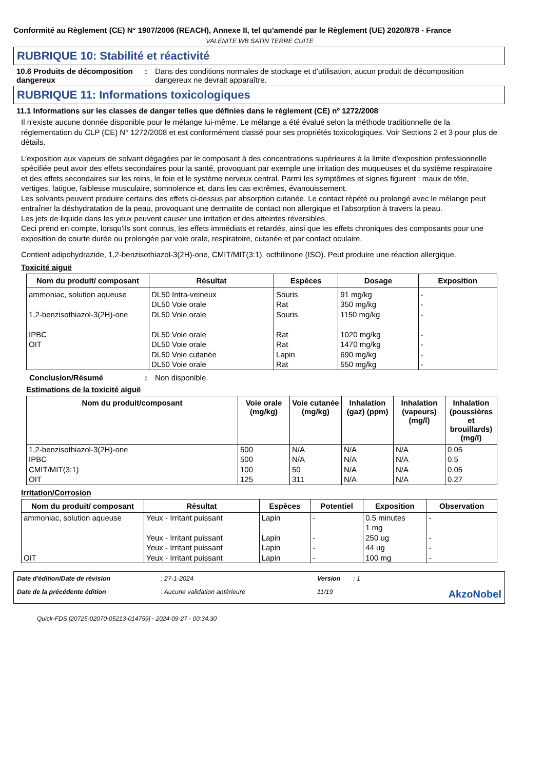Conformité au Règlement (CE) N° 1907/2006 (REACH), Annexe II, tel qu'amendé par le Règlement (UE) 2020/878 - France
VALENITE WB SATIN TERRE CUITE
RUBRIQUE 10: Stabilité et réactivité
10.6 Produits de décomposition dangereux
: Dans des conditions normales de stockage et d'utilisation, aucun produit de décomposition dangereux ne devrait apparaître.
RUBRIQUE 11: Informations toxicologiques
11.1 Informations sur les classes de danger telles que définies dans le règlement (CE) nº 1272/2008
Il n'existe aucune donnée disponible pour le mélange lui-même. Le mélange a été évalué selon la méthode traditionnelle de la réglementation du CLP (CE) N° 1272/2008 et est conformément classé pour ses propriétés toxicologiques. Voir Sections 2 et 3 pour plus de détails.
L'exposition aux vapeurs de solvant dégagées par le composant à des concentrations supérieures à la limite d'exposition professionnelle spécifiée peut avoir des effets secondaires pour la santé, provoquant par exemple une irritation des muqueuses et du système respiratoire et des effets secondaires sur les reins, le foie et le système nerveux central. Parmi les symptômes et signes figurent : maux de tête, vertiges, fatigue, faiblesse musculaire, somnolence et, dans les cas extrêmes, évanouissement.
Les solvants peuvent produire certains des effets ci-dessus par absorption cutanée. Le contact répété ou prolongé avec le mélange peut entraîner la déshydratation de la peau, provoquant une dermatite de contact non allergique et l'absorption à travers la peau.
Les jets de liquide dans les yeux peuvent causer une irritation et des atteintes réversibles.
Ceci prend en compte, lorsqu'ils sont connus, les effets immédiats et retardés, ainsi que les effets chroniques des composants pour une exposition de courte durée ou prolongée par voie orale, respiratoire, cutanée et par contact oculaire.
Contient adipohydrazide, 1,2-benzisothiazol-3(2H)-one, CMIT/MIT(3:1), octhilinone (ISO). Peut produire une réaction allergique.
Toxicité aiguë
| Nom du produit/ composant | Résultat | Espèces | Dosage | Exposition |
| --- | --- | --- | --- | --- |
| ammoniac, solution aqueuse 1,2-benzisothiazol-3(2H)-one IPBC OIT | DL50 Intra-veineux DL50 Voie orale DL50 Voie orale DL50 Voie orale DL50 Voie orale DL50 Voie cutanée DL50 Voie orale | Souris Rat Souris Rat Rat Lapin Rat | 91 mg/kg 350 mg/kg 1150 mg/kg 1020 mg/kg 1470 mg/kg 690 mg/kg 550 mg/kg | - - - - - - - |
Conclusion/Résumé : Non disponible.
Estimations de la toxicité aiguë
| Nom du produit/composant | Voie orale (mg/kg) | Voie cutanée (mg/kg) | Inhalation (gaz) (ppm) | Inhalation (vapeurs) (mg/l) | Inhalation (poussières et brouillards) (mg/l) |
| --- | --- | --- | --- | --- | --- |
| 1,2-benzisothiazol-3(2H)-one IPBC CMIT/MIT(3:1) OIT | 500 500 100 125 | N/A N/A 50 311 | N/A N/A N/A N/A | N/A N/A N/A N/A | 0.05 0.5 0.05 0.27 |
Irritation/Corrosion
| Nom du produit/ composant | Résultat | Espèces | Potentiel | Exposition | Observation |
| --- | --- | --- | --- | --- | --- |
| ammoniac, solution aqueuse OIT | Yeux - Irritant puissant Yeux - Irritant puissant Yeux - Irritant puissant Yeux - Irritant puissant | Lapin Lapin Lapin Lapin | - - - - | 0.5 minutes 1 mg 250 ug 44 ug 100 mg | - - - - |
Date d'édition/Date de révision: 27-1-2024 Version: 1 Date de la précédente édition: Aucune validation antérieure 11/19 AkzoNobel
Quick-FDS [20725-02070-05213-014759] - 2024-09-27 - 00:34:30